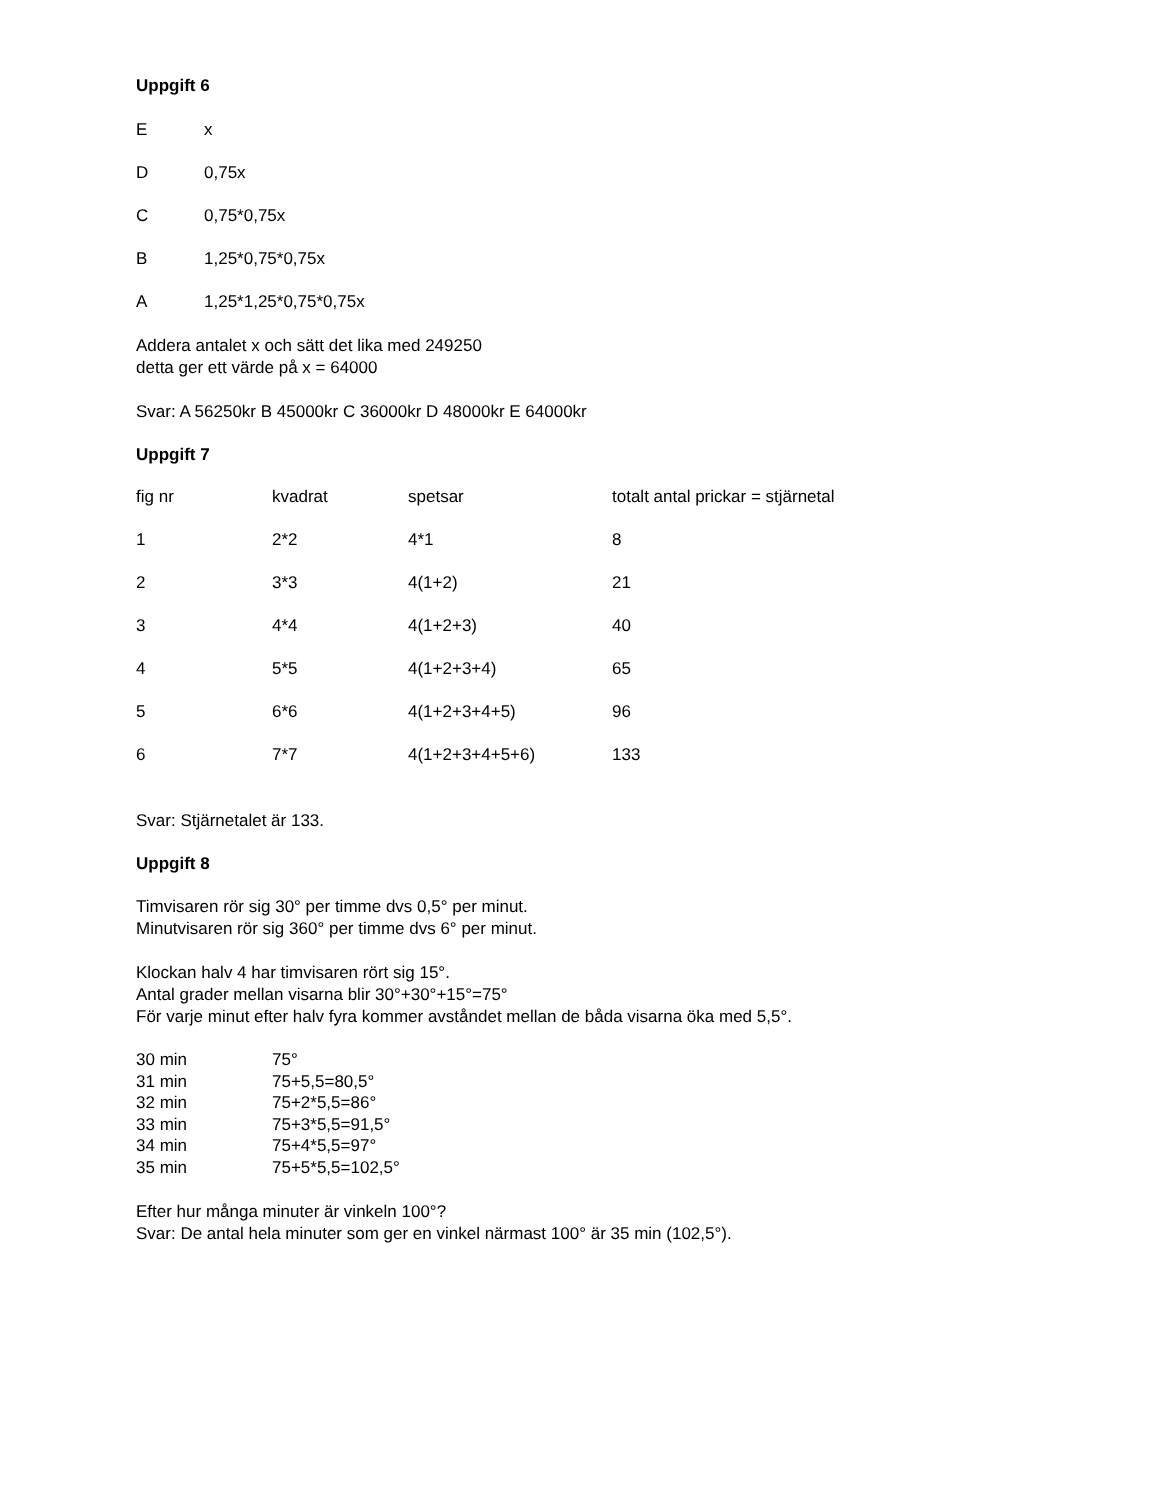Uppgift 6
| E | x |
| D | 0,75x |
| C | 0,75*0,75x |
| B | 1,25*0,75*0,75x |
| A | 1,25*1,25*0,75*0,75x |
Addera antalet x och sätt det lika med 249250
detta ger ett värde på x = 64000
Svar: A 56250kr B 45000kr C 36000kr D 48000kr E 64000kr
Uppgift 7
| fig nr | kvadrat | spetsar | totalt antal prickar = stjärnetal |
| 1 | 2*2 | 4*1 | 8 |
| 2 | 3*3 | 4(1+2) | 21 |
| 3 | 4*4 | 4(1+2+3) | 40 |
| 4 | 5*5 | 4(1+2+3+4) | 65 |
| 5 | 6*6 | 4(1+2+3+4+5) | 96 |
| 6 | 7*7 | 4(1+2+3+4+5+6) | 133 |
Svar: Stjärnetalet är 133.
Uppgift 8
Timvisaren rör sig 30° per timme dvs 0,5° per minut.
Minutvisaren rör sig 360° per timme dvs 6° per minut.
Klockan halv 4 har timvisaren rört sig 15°.
Antal grader mellan visarna blir 30°+30°+15°=75°
För varje minut efter halv fyra kommer avståndet mellan de båda visarna öka med 5,5°.
| 30 min | 75° |
| 31 min | 75+5,5=80,5° |
| 32 min | 75+2*5,5=86° |
| 33 min | 75+3*5,5=91,5° |
| 34 min | 75+4*5,5=97° |
| 35 min | 75+5*5,5=102,5° |
Efter hur många minuter är vinkeln 100°?
Svar: De antal hela minuter som ger en vinkel närmast 100° är 35 min (102,5°).